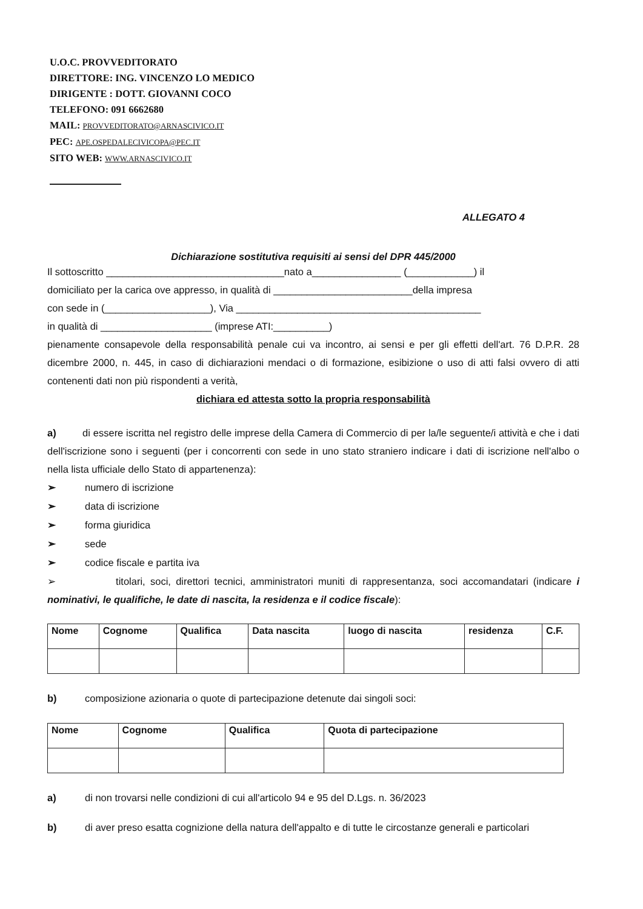U.O.C. PROVVEDITORATO
DIRETTORE: ING. VINCENZO LO MEDICO
DIRIGENTE : DOTT. GIOVANNI COCO
TELEFONO: 091 6662680
MAIL: PROVVEDITORATO@ARNASCIVICO.IT
PEC: APE.OSPEDALECIVICOPA@PEC.IT
SITO WEB: WWW.ARNASCIVICO.IT
ALLEGATO 4
Dichiarazione sostitutiva requisiti ai sensi del DPR 445/2000
Il sottoscritto ________________________________nato a________________ (____________) il
domiciliato per la carica ove appresso, in qualità di _________________________della impresa
con sede in (___________________), Via ____________________________________________
in qualità di ____________________ (imprese ATI:__________)
pienamente consapevole della responsabilità penale cui va incontro, ai sensi e per gli effetti dell'art. 76 D.P.R. 28 dicembre 2000, n. 445, in caso di dichiarazioni mendaci o di formazione, esibizione o uso di atti falsi ovvero di atti contenenti dati non più rispondenti a verità,
dichiara ed attesta sotto la propria responsabilità
a) di essere iscritta nel registro delle imprese della Camera di Commercio di per la/le seguente/i attività e che i dati dell'iscrizione sono i seguenti (per i concorrenti con sede in uno stato straniero indicare i dati di iscrizione nell'albo o nella lista ufficiale dello Stato di appartenenza):
➢ numero di iscrizione
➢ data di iscrizione
➢ forma giuridica
➢ sede
➢ codice fiscale e partita iva
➢ titolari, soci, direttori tecnici, amministratori muniti di rappresentanza, soci accomandatari (indicare i nominativi, le qualifiche, le date di nascita, la residenza e il codice fiscale):
| Nome | Cognome | Qualifica | Data nascita | luogo di nascita | residenza | C.F. |
| --- | --- | --- | --- | --- | --- | --- |
b) composizione azionaria o quote di partecipazione detenute dai singoli soci:
| Nome | Cognome | Qualifica | Quota di partecipazione |
| --- | --- | --- | --- |
a) di non trovarsi nelle condizioni di cui all'articolo 94 e 95 del D.Lgs. n. 36/2023
b) di aver preso esatta cognizione della natura dell'appalto e di tutte le circostanze generali e particolari